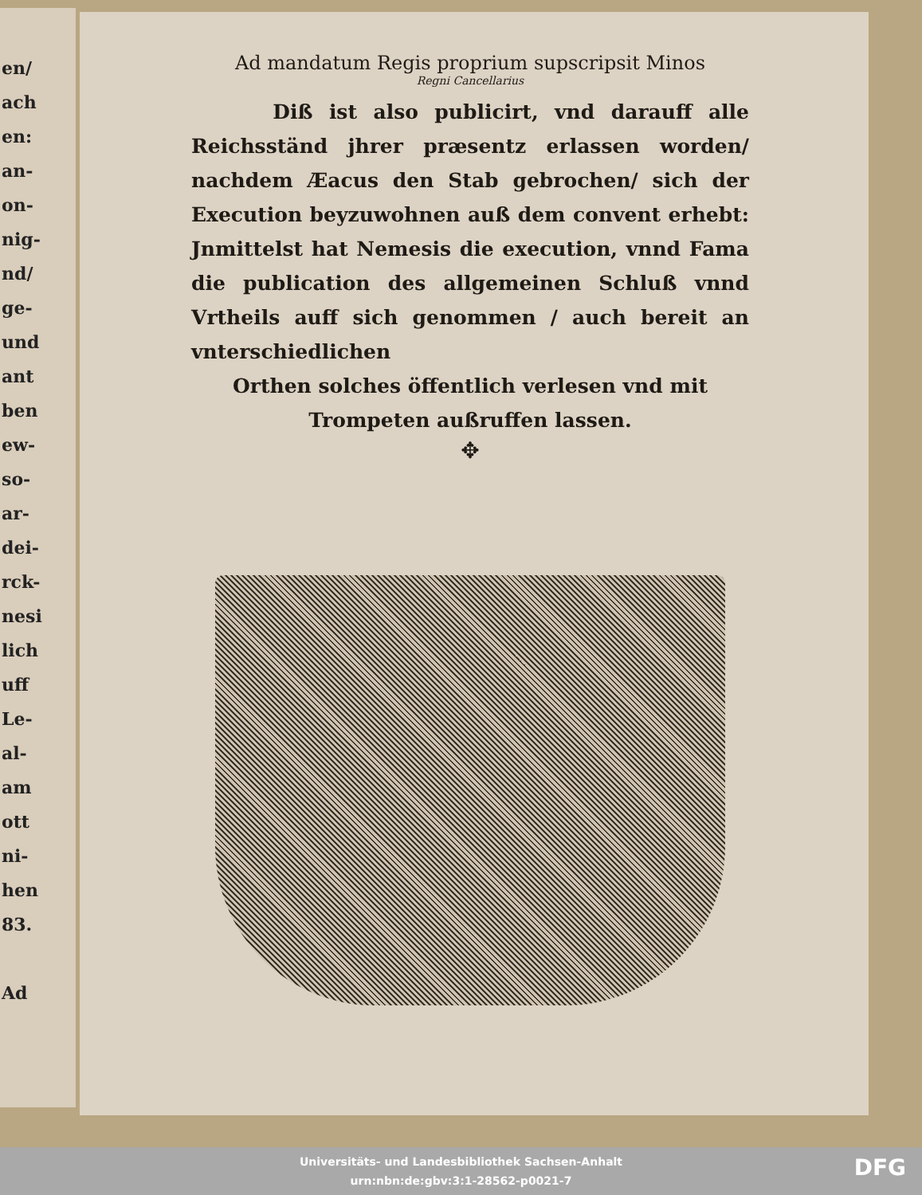en/
ach
en:
an-
on-
nig-
nd/
ge-
und
ant
ben
ew-
so-
ar-
dei-
rck-
nesi
lich
uff
Le-
al-
am
ott
ni-
hen
83.
Ad
Ad mandatum Regis proprium supscripsit Minos
Regni Cancellarius
Diß ist also publicirt, vnd darauff alle Reichsständ jhrer præsentz erlassen worden/ nachdem Æacus den Stab gebrochen/ sich der Execution beyzuwohnen auß dem convent erhebt: Jnmittelst hat Nemesis die execution, vnnd Fama die publication des allgemeinen Schluß vnnd Vrtheils auff sich genommen / auch bereit an vnterschiedlichen
Orthen solches öffentlich verlesen vnd mit Trompeten außruffen lassen.
✥
Universitäts- und Landesbibliothek Sachsen-Anhalt
urn:nbn:de:gbv:3:1-28562-p0021-7
DFG